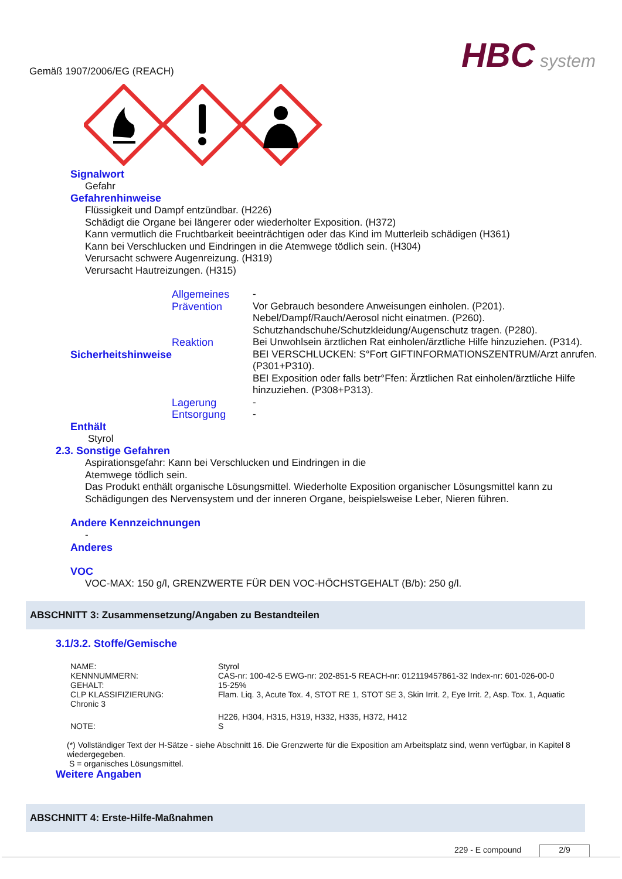Gemäß 1907/2006/EG (REACH)
HBC system
Signalwort
Gefahr
Gefahrenhinweise
Flüssigkeit und Dampf entzündbar. (H226)
Schädigt die Organe bei längerer oder wiederholter Exposition. (H372)
Kann vermutlich die Fruchtbarkeit beeinträchtigen oder das Kind im Mutterleib schädigen (H361)
Kann bei Verschlucken und Eindringen in die Atemwege tödlich sein. (H304)
Verursacht schwere Augenreizung. (H319)
Verursacht Hautreizungen. (H315)
| Sicherheitshinweise | Allgemeines | - |
| | Prävention | Vor Gebrauch besondere Anweisungen einholen. (P201). Nebel/Dampf/Rauch/Aerosol nicht einatmen. (P260). Schutzhandschuhe/Schutzkleidung/Augenschutz tragen. (P280). |
| | Reaktion | Bei Unwohlsein ärztlichen Rat einholen/ärztliche Hilfe hinzuziehen. (P314). BEI VERSCHLUCKEN: S°Fort GIFTINFORMATIONSZENTRUM/Arzt anrufen. (P301+P310). BEI Exposition oder falls betr°Ffen: Ärztlichen Rat einholen/ärztliche Hilfe hinzuziehen. (P308+P313). |
| | Lagerung | - |
| | Entsorgung | - |
Enthält
Styrol
2.3. Sonstige Gefahren
Aspirationsgefahr: Kann bei Verschlucken und Eindringen in die
Atemwege tödlich sein.
Das Produkt enthält organische Lösungsmittel. Wiederholte Exposition organischer Lösungsmittel kann zu Schädigungen des Nervensystem und der inneren Organe, beispielsweise Leber, Nieren führen.
Andere Kennzeichnungen
-
Anderes
VOC
VOC-MAX: 150 g/l, GRENZWERTE FÜR DEN VOC-HÖCHSTGEHALT (B/b): 250 g/l.
ABSCHNITT 3: Zusammensetzung/Angaben zu Bestandteilen
3.1/3.2. Stoffe/Gemische
| NAME: | Styrol |
| KENNNUMMERN: | CAS-nr: 100-42-5 EWG-nr: 202-851-5 REACH-nr: 012119457861-32 Index-nr: 601-026-00-0 |
| GEHALT: | 15-25% |
| CLP KLASSIFIZIERUNG: | Flam. Liq. 3, Acute Tox. 4, STOT RE 1, STOT SE 3, Skin Irrit. 2, Eye Irrit. 2, Asp. Tox. 1, Aquatic |
| Chronic 3 | |
| | H226, H304, H315, H319, H332, H335, H372, H412 |
| NOTE: | S |
(*) Vollständiger Text der H-Sätze - siehe Abschnitt 16. Die Grenzwerte für die Exposition am Arbeitsplatz sind, wenn verfügbar, in Kapitel 8 wiedergegeben.
S = organisches Lösungsmittel.
Weitere Angaben
ABSCHNITT 4: Erste-Hilfe-Maßnahmen
229 - E compound 2/9